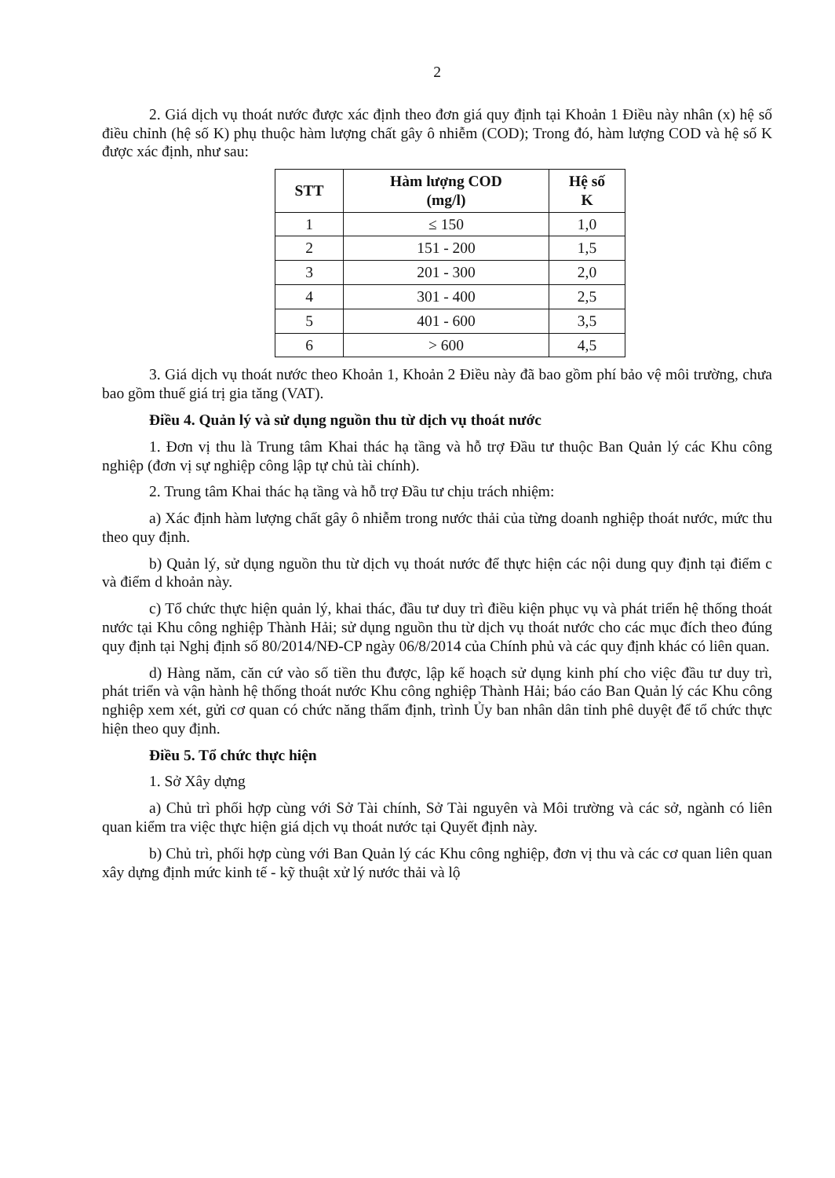2
2. Giá dịch vụ thoát nước được xác định theo đơn giá quy định tại Khoản 1 Điều này nhân (x) hệ số điều chỉnh (hệ số K) phụ thuộc hàm lượng chất gây ô nhiễm (COD); Trong đó, hàm lượng COD và hệ số K được xác định, như sau:
| STT | Hàm lượng COD (mg/l) | Hệ số K |
| --- | --- | --- |
| 1 | ≤ 150 | 1,0 |
| 2 | 151 - 200 | 1,5 |
| 3 | 201 - 300 | 2,0 |
| 4 | 301 - 400 | 2,5 |
| 5 | 401 - 600 | 3,5 |
| 6 | > 600 | 4,5 |
3. Giá dịch vụ thoát nước theo Khoản 1, Khoản 2 Điều này đã bao gồm phí bảo vệ môi trường, chưa bao gồm thuế giá trị gia tăng (VAT).
Điều 4. Quản lý và sử dụng nguồn thu từ dịch vụ thoát nước
1. Đơn vị thu là Trung tâm Khai thác hạ tầng và hỗ trợ Đầu tư thuộc Ban Quản lý các Khu công nghiệp (đơn vị sự nghiệp công lập tự chủ tài chính).
2. Trung tâm Khai thác hạ tầng và hỗ trợ Đầu tư chịu trách nhiệm:
a) Xác định hàm lượng chất gây ô nhiễm trong nước thải của từng doanh nghiệp thoát nước, mức thu theo quy định.
b) Quản lý, sử dụng nguồn thu từ dịch vụ thoát nước để thực hiện các nội dung quy định tại điểm c và điểm d khoản này.
c) Tổ chức thực hiện quản lý, khai thác, đầu tư duy trì điều kiện phục vụ và phát triển hệ thống thoát nước tại Khu công nghiệp Thành Hải; sử dụng nguồn thu từ dịch vụ thoát nước cho các mục đích theo đúng quy định tại Nghị định số 80/2014/NĐ-CP ngày 06/8/2014 của Chính phủ và các quy định khác có liên quan.
d) Hàng năm, căn cứ vào số tiền thu được, lập kế hoạch sử dụng kinh phí cho việc đầu tư duy trì, phát triển và vận hành hệ thống thoát nước Khu công nghiệp Thành Hải; báo cáo Ban Quản lý các Khu công nghiệp xem xét, gửi cơ quan có chức năng thẩm định, trình Ủy ban nhân dân tỉnh phê duyệt để tổ chức thực hiện theo quy định.
Điều 5. Tổ chức thực hiện
1. Sở Xây dựng
a) Chủ trì phối hợp cùng với Sở Tài chính, Sở Tài nguyên và Môi trường và các sở, ngành có liên quan kiểm tra việc thực hiện giá dịch vụ thoát nước tại Quyết định này.
b) Chủ trì, phối hợp cùng với Ban Quản lý các Khu công nghiệp, đơn vị thu và các cơ quan liên quan xây dựng định mức kinh tế - kỹ thuật xử lý nước thải và lộ